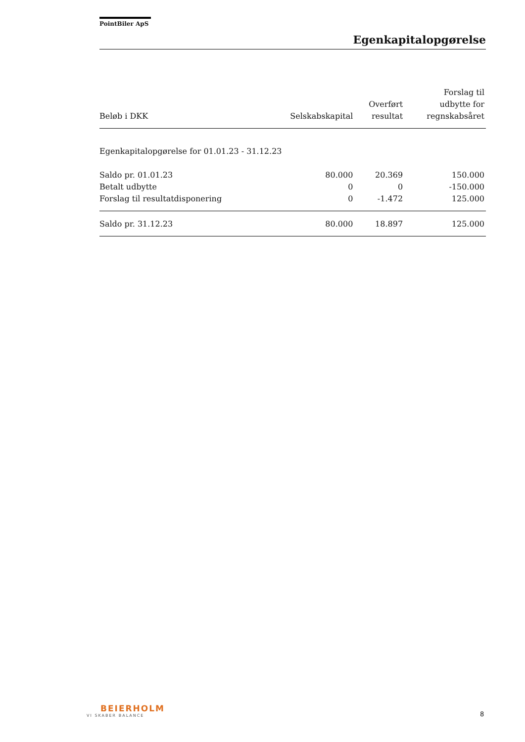PointBiler ApS
Egenkapitalopgørelse
| Beløb i DKK | Selskabskapital | Overført resultat | Forslag til udbytte for regnskabsåret |
| --- | --- | --- | --- |
| Egenkapitalopgørelse for 01.01.23 - 31.12.23 | | | |
| Saldo pr. 01.01.23 | 80.000 | 20.369 | 150.000 |
| Betalt udbytte | 0 | 0 | -150.000 |
| Forslag til resultatdisponering | 0 | -1.472 | 125.000 |
| Saldo pr. 31.12.23 | 80.000 | 18.897 | 125.000 |
BEIERHOLM
VI SKABER BALANCE
8